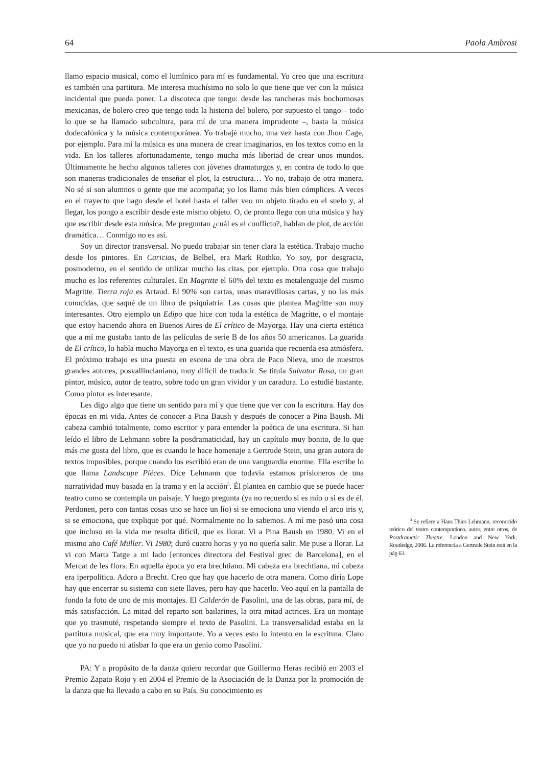64 Paola Ambrosi
llamo espacio musical, como el lumínico para mí es fundamental. Yo creo que una escritura es también una partitura. Me interesa muchísimo no solo lo que tiene que ver con la música incidental que pueda poner. La discoteca que tengo: desde las rancheras más bochornosas mexicanas, de bolero creo que tengo toda la historia del bolero, por supuesto el tango – todo lo que se ha llamado subcultura, para mí de una manera imprudente –, hasta la música dodecafónica y la música contemporánea. Yo trabajé mucho, una vez hasta con Jhon Cage, por ejemplo. Para mí la música es una manera de crear imaginarios, en los textos como en la vida. En los talleres afortunadamente, tengo mucha más libertad de crear unos mundos. Últimamente he hecho algunos talleres con jóvenes dramaturgos y, en contra de todo lo que son maneras tradicionales de enseñar el plot, la estructura… Yo no, trabajo de otra manera. No sé si son alumnos o gente que me acompaña; yo los llamo más bien cómplices. A veces en el trayecto que hago desde el hotel hasta el taller veo un objeto tirado en el suelo y, al llegar, los pongo a escribir desde este mismo objeto. O, de pronto llego con una música y hay que escribir desde esta música. Me preguntan ¿cuál es el conflicto?, hablan de plot, de acción dramática… Conmigo no es así.
Soy un director transversal. No puedo trabajar sin tener clara la estética. Trabajo mucho desde los pintores. En Caricias, de Belbel, era Mark Rothko. Yo soy, por desgracia, posmoderno, en el sentido de utilizar mucho las citas, por ejemplo. Otra cosa que trabajo mucho es los referentes culturales. En Magritte el 60% del texto es metalenguaje del mismo Magritte. Tierra roja es Artaud. El 90% son cartas, unas maravillosas cartas, y no las más conocidas, que saqué de un libro de psiquiatría. Las cosas que plantea Magritte son muy interesantes. Otro ejemplo un Edipo que hice con toda la estética de Magritte, o el montaje que estoy haciendo ahora en Buenos Aires de El crítico de Mayorga. Hay una cierta estética que a mí me gustaba tanto de las películas de serie B de los años 50 americanos. La guarida de El crítico, lo habla mucho Mayorga en el texto, es una guarida que recuerda esa atmósfera. El próximo trabajo es una puesta en escena de una obra de Paco Nieva, uno de nuestros grandes autores, posvallinclaniano, muy difícil de traducir. Se titula Salvator Rosa, un gran pintor, músico, autor de teatro, sobre todo un gran vividor y un caradura. Lo estudié bastante. Como pintor es interesante.
Les digo algo que tiene un sentido para mí y que tiene que ver con la escritura. Hay dos épocas en mi vida. Antes de conocer a Pina Baush y después de conocer a Pina Baush. Mi cabeza cambió totalmente, como escritor y para entender la poética de una escritura. Si han leído el libro de Lehmann sobre la posdramaticidad, hay un capítulo muy bonito, de lo que más me gusta del libro, que es cuando le hace homenaje a Gertrude Stein, una gran autora de textos imposibles, porque cuando los escribió eran de una vanguardia enorme. Ella escribe lo que llama Landscape Pièces. Dice Lehmann que todavía estamos prisioneros de una narratividad muy basada en la trama y en la acción<sup>5</sup>. Él plantea en cambio que se puede hacer teatro como se contempla un paisaje. Y luego pregunta (ya no recuerdo si es mío o si es de él. Perdonen, pero con tantas cosas uno se hace un lío) si se emociona uno viendo el arco iris y, si se emociona, que explique por qué. Normalmente no lo sabemos. A mí me pasó una cosa que incluso en la vida me resulta difícil, que es llorar. Vi a Pina Baush en 1980. Vi en el mismo año Café Müller. Vi 1980; duró cuatro horas y yo no quería salir. Me puse a llorar. La vi con Marta Tatge a mi lado [entonces directora del Festival grec de Barcelona], en el Mercat de les flors. En aquella época yo era brechtiano. Mi cabeza era brechtiana, mi cabeza era iperpolítica. Adoro a Brecht. Creo que hay que hacerlo de otra manera. Como diría Lope hay que encerrar su sistema con siete llaves, pero hay que hacerlo. Veo aquí en la pantalla de fondo la foto de uno de mis montajes. El Calderón de Pasolini, una de las obras, para mí, de más satisfacción. La mitad del reparto son bailarines, la otra mitad actrices. Era un montaje que yo trasmuté, respetando siempre el texto de Pasolini. La transversalidad estaba en la partitura musical, que era muy importante. Yo a veces esto lo intento en la escritura. Claro que yo no puedo ni atisbar lo que era un genio como Pasolini.
PA: Y a propósito de la danza quiero recordar que Guillermo Heras recibió en 2003 el Premio Zapato Rojo y en 2004 el Premio de la Asociación de la Danza por la promoción de la danza que ha llevado a cabo en su País. Su conocimiento es
<sup>5</sup> Se refiere a Hans Thies Lehmann, reconocido teórico del teatro contemporáneo, autor, entre otros, de Postdramatic Theatre, London and New York, Routledge, 2006. La referencia a Gertrude Stein está en la pág 63.